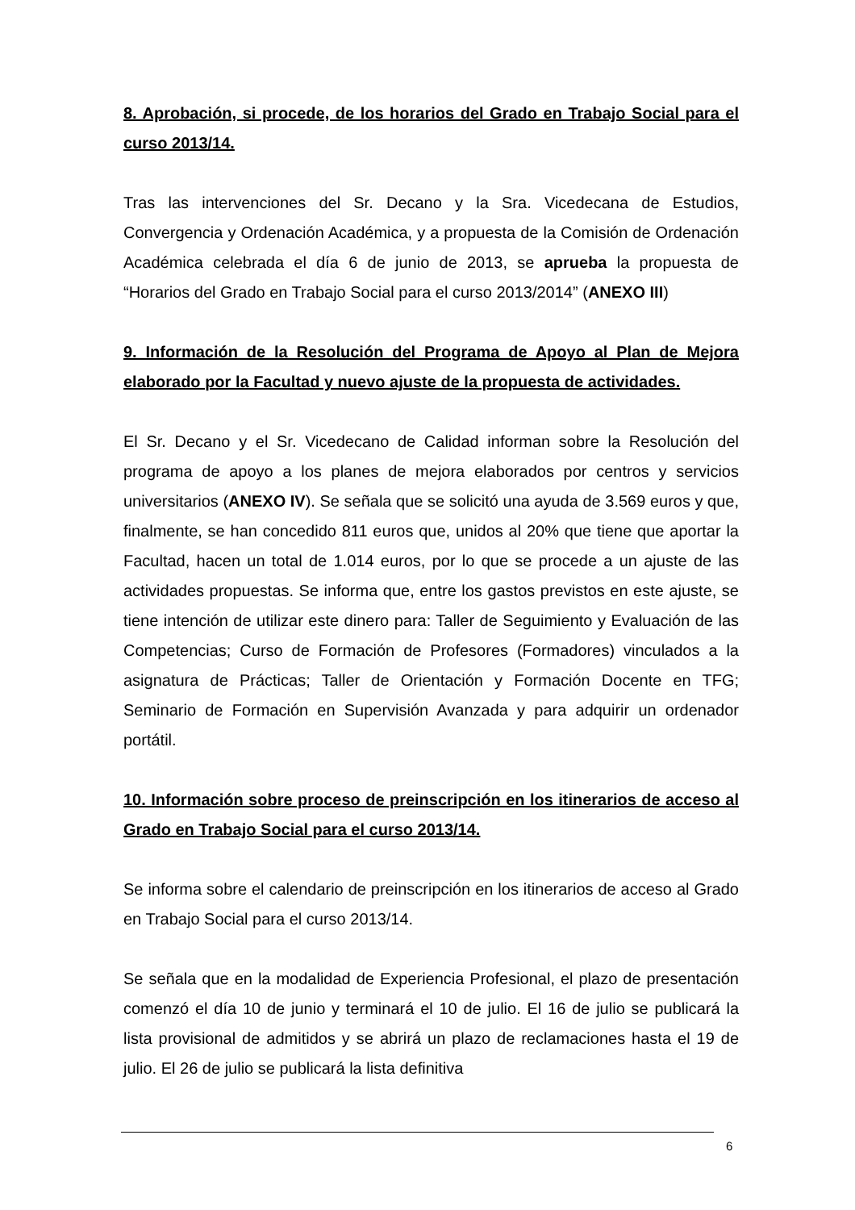8. Aprobación, si procede, de los horarios del Grado en Trabajo Social para el curso 2013/14.
Tras las intervenciones del Sr. Decano y la Sra. Vicedecana de Estudios, Convergencia y Ordenación Académica, y a propuesta de la Comisión de Ordenación Académica celebrada el día 6 de junio de 2013, se aprueba la propuesta de “Horarios del Grado en Trabajo Social para el curso 2013/2014” (ANEXO III)
9. Información de la Resolución del Programa de Apoyo al Plan de Mejora elaborado por la Facultad y nuevo ajuste de la propuesta de actividades.
El Sr. Decano y el Sr. Vicedecano de Calidad informan sobre la Resolución del programa de apoyo a los planes de mejora elaborados por centros y servicios universitarios (ANEXO IV). Se señala que se solicitó una ayuda de 3.569 euros y que, finalmente, se han concedido 811 euros que, unidos al 20% que tiene que aportar la Facultad, hacen un total de 1.014 euros, por lo que se procede a un ajuste de las actividades propuestas. Se informa que, entre los gastos previstos en este ajuste, se tiene intención de utilizar este dinero para: Taller de Seguimiento y Evaluación de las Competencias; Curso de Formación de Profesores (Formadores) vinculados a la asignatura de Prácticas; Taller de Orientación y Formación Docente en TFG; Seminario de Formación en Supervisión Avanzada y para adquirir un ordenador portátil.
10. Información sobre proceso de preinscripción en los itinerarios de acceso al Grado en Trabajo Social para el curso 2013/14.
Se informa sobre el calendario de preinscripción en los itinerarios de acceso al Grado en Trabajo Social para el curso 2013/14.
Se señala que en la modalidad de Experiencia Profesional, el plazo de presentación comenzó el día 10 de junio y terminará el 10 de julio. El 16 de julio se publicará la lista provisional de admitidos y se abrirá un plazo de reclamaciones hasta el 19 de julio. El 26 de julio se publicará la lista definitiva
6